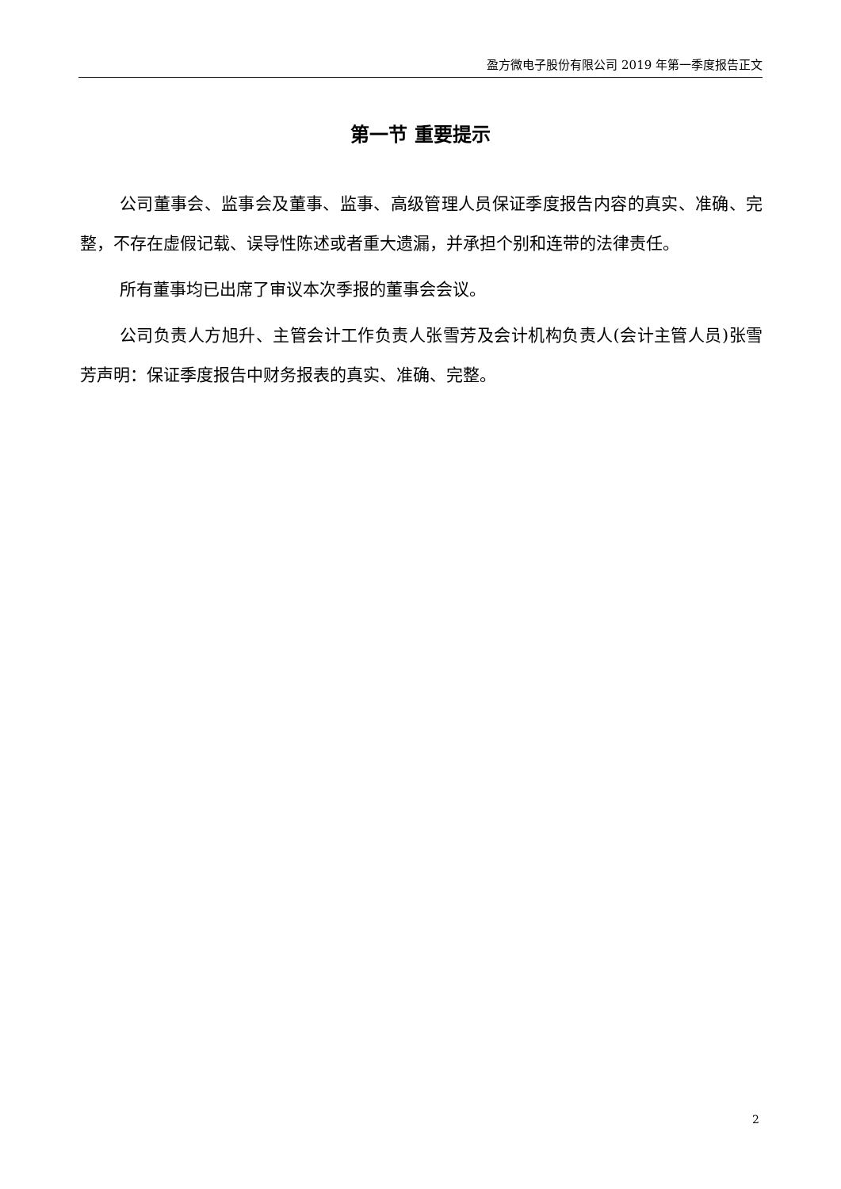盈方微电子股份有限公司 2019 年第一季度报告正文
第一节 重要提示
公司董事会、监事会及董事、监事、高级管理人员保证季度报告内容的真实、准确、完整，不存在虚假记载、误导性陈述或者重大遗漏，并承担个别和连带的法律责任。
所有董事均已出席了审议本次季报的董事会会议。
公司负责人方旭升、主管会计工作负责人张雪芳及会计机构负责人(会计主管人员)张雪芳声明：保证季度报告中财务报表的真实、准确、完整。
2